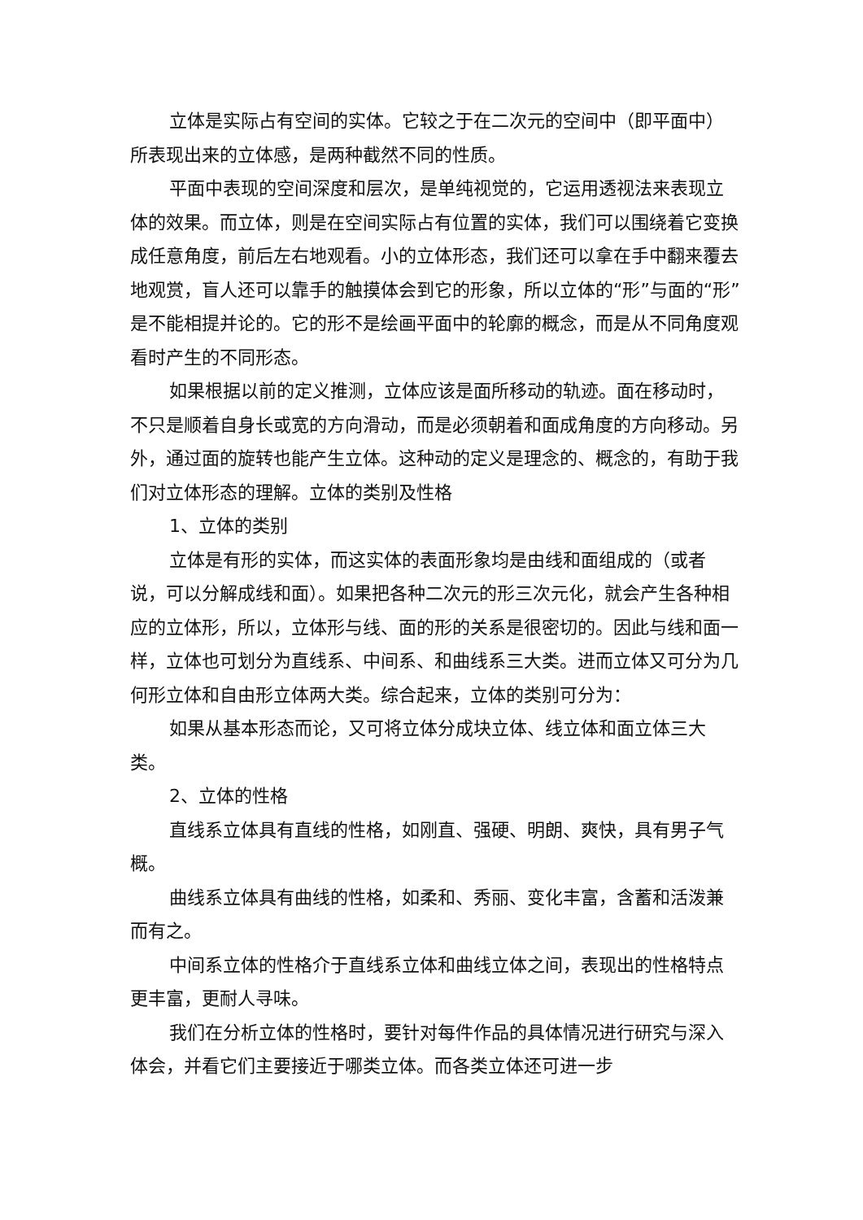立体是实际占有空间的实体。它较之于在二次元的空间中（即平面中）所表现出来的立体感，是两种截然不同的性质。
平面中表现的空间深度和层次，是单纯视觉的，它运用透视法来表现立体的效果。而立体，则是在空间实际占有位置的实体，我们可以围绕着它变换成任意角度，前后左右地观看。小的立体形态，我们还可以拿在手中翻来覆去地观赏，盲人还可以靠手的触摸体会到它的形象，所以立体的“形”与面的“形”是不能相提并论的。它的形不是绘画平面中的轮廓的概念，而是从不同角度观看时产生的不同形态。
如果根据以前的定义推测，立体应该是面所移动的轨迹。面在移动时，不只是顺着自身长或宽的方向滑动，而是必须朝着和面成角度的方向移动。另外，通过面的旋转也能产生立体。这种动的定义是理念的、概念的，有助于我们对立体形态的理解。立体的类别及性格
1、立体的类别
立体是有形的实体，而这实体的表面形象均是由线和面组成的（或者说，可以分解成线和面）。如果把各种二次元的形三次元化，就会产生各种相应的立体形，所以，立体形与线、面的形的关系是很密切的。因此与线和面一样，立体也可划分为直线系、中间系、和曲线系三大类。进而立体又可分为几何形立体和自由形立体两大类。综合起来，立体的类别可分为：
如果从基本形态而论，又可将立体分成块立体、线立体和面立体三大类。
2、立体的性格
直线系立体具有直线的性格，如刚直、强硬、明朗、爽快，具有男子气概。
曲线系立体具有曲线的性格，如柔和、秀丽、变化丰富，含蓄和活泼兼而有之。
中间系立体的性格介于直线系立体和曲线立体之间，表现出的性格特点更丰富，更耐人寻味。
我们在分析立体的性格时，要针对每件作品的具体情况进行研究与深入体会，并看它们主要接近于哪类立体。而各类立体还可进一步